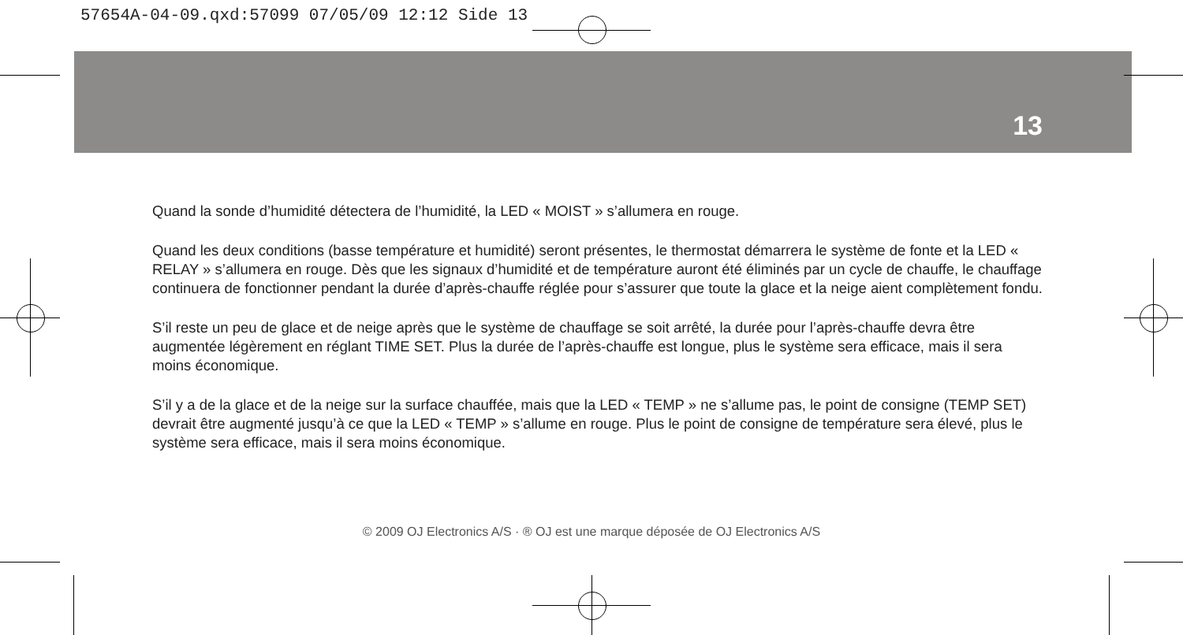57654A-04-09.qxd:57099 07/05/09 12:12 Side 13
13
Quand la sonde d’humidité détectera de l’humidité, la LED « MOIST » s’allumera en rouge.
Quand les deux conditions (basse température et humidité) seront présentes, le thermostat démarrera le système de fonte et la LED « RELAY » s’allumera en rouge. Dès que les signaux d’humidité et de température auront été éliminés par un cycle de chauffe, le chauffage continuera de fonctionner pendant la durée d’après-chauffe réglée pour s’assurer que toute la glace et la neige aient complètement fondu.
S’il reste un peu de glace et de neige après que le système de chauffage se soit arrêté, la durée pour l’après-chauffe devra être augmentée légèrement en réglant TIME SET. Plus la durée de l’après-chauffe est longue, plus le système sera efficace, mais il sera moins économique.
S’il y a de la glace et de la neige sur la surface chauffée, mais que la LED « TEMP » ne s’allume pas, le point de consigne (TEMP SET) devrait être augmenté jusqu’à ce que la LED « TEMP » s’allume en rouge. Plus le point de consigne de température sera élevé, plus le système sera efficace, mais il sera moins économique.
© 2009 OJ Electronics A/S · ® OJ est une marque déposée de OJ Electronics A/S